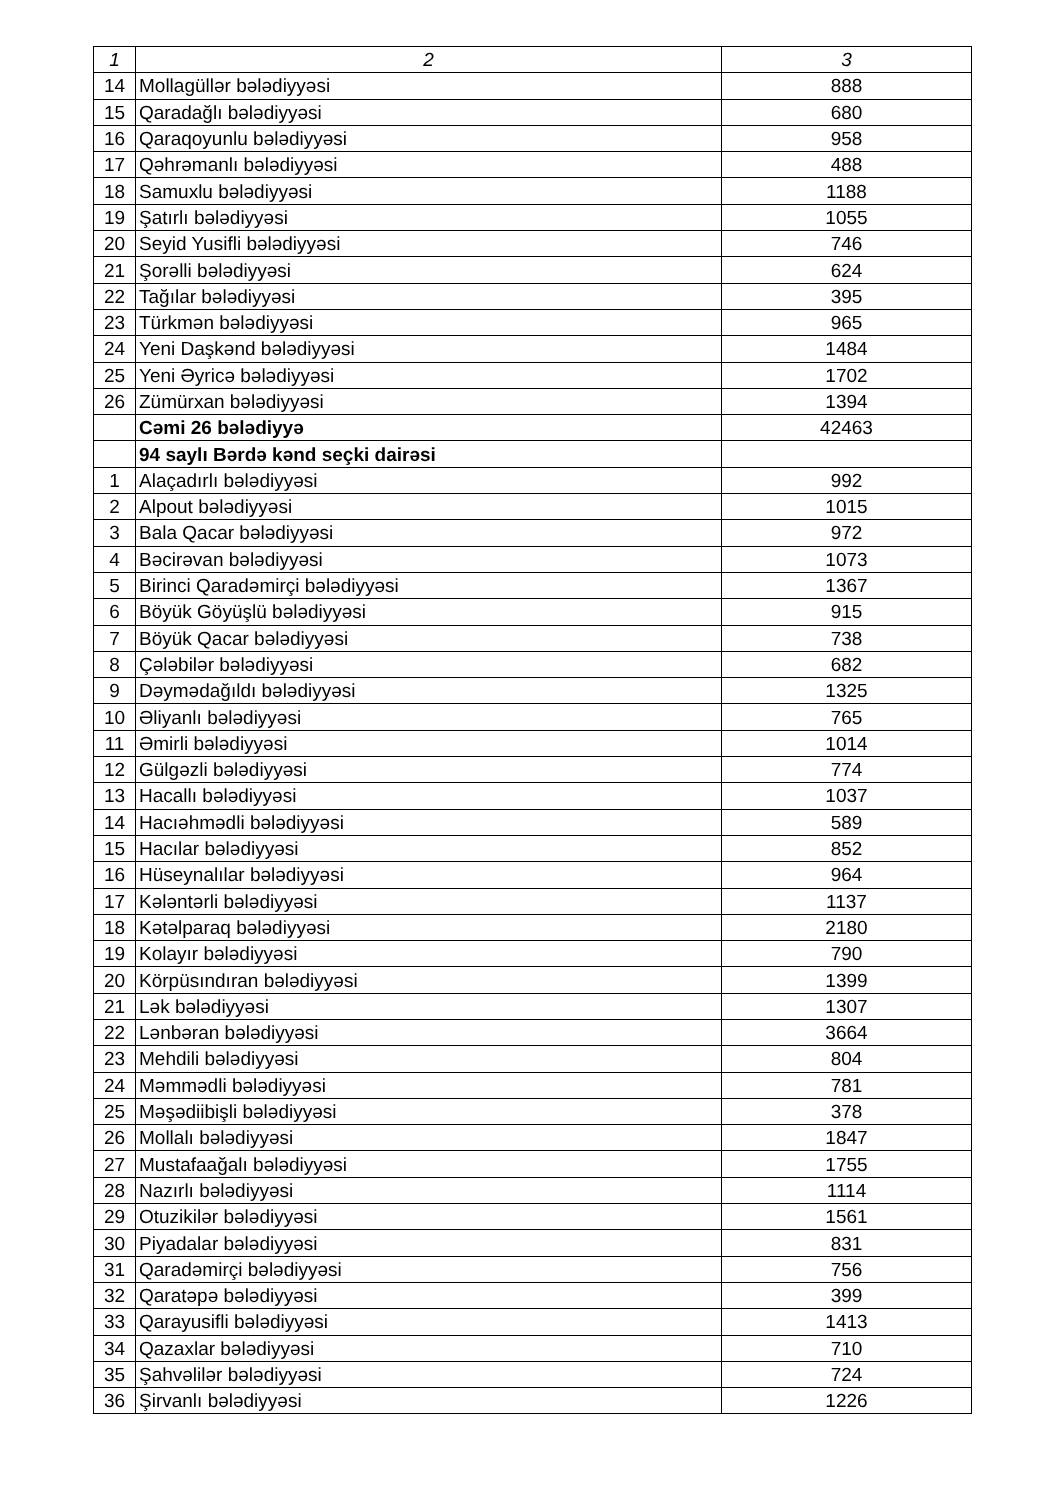| 1 | 2 | 3 |
| --- | --- | --- |
| 14 | Mollagüllər bələdiyyəsi | 888 |
| 15 | Qaradağlı bələdiyyəsi | 680 |
| 16 | Qaraqoyunlu bələdiyyəsi | 958 |
| 17 | Qəhrəmanlı bələdiyyəsi | 488 |
| 18 | Samuxlu bələdiyyəsi | 1188 |
| 19 | Şatırlı bələdiyyəsi | 1055 |
| 20 | Seyid Yusifli bələdiyyəsi | 746 |
| 21 | Şorəlli bələdiyyəsi | 624 |
| 22 | Tağılar bələdiyyəsi | 395 |
| 23 | Türkmən bələdiyyəsi | 965 |
| 24 | Yeni Daşkənd bələdiyyəsi | 1484 |
| 25 | Yeni Əyricə bələdiyyəsi | 1702 |
| 26 | Zümürxan bələdiyyəsi | 1394 |
| | Cəmi 26 bələdiyyə | 42463 |
| | 94 saylı Bərdə kənd seçki dairəsi | |
| 1 | Alaçadırlı bələdiyyəsi | 992 |
| 2 | Alpout bələdiyyəsi | 1015 |
| 3 | Bala Qacar bələdiyyəsi | 972 |
| 4 | Bəcirəvan bələdiyyəsi | 1073 |
| 5 | Birinci Qaradəmirçi bələdiyyəsi | 1367 |
| 6 | Böyük Göyüşlü bələdiyyəsi | 915 |
| 7 | Böyük Qacar bələdiyyəsi | 738 |
| 8 | Çələbilər bələdiyyəsi | 682 |
| 9 | Dəymədağıldı bələdiyyəsi | 1325 |
| 10 | Əliyanlı bələdiyyəsi | 765 |
| 11 | Əmirli bələdiyyəsi | 1014 |
| 12 | Gülgəzli bələdiyyəsi | 774 |
| 13 | Hacallı bələdiyyəsi | 1037 |
| 14 | Hacıəhmədli bələdiyyəsi | 589 |
| 15 | Hacılar bələdiyyəsi | 852 |
| 16 | Hüseynalılar bələdiyyəsi | 964 |
| 17 | Kələntərli bələdiyyəsi | 1137 |
| 18 | Kətəlparaq bələdiyyəsi | 2180 |
| 19 | Kolayır bələdiyyəsi | 790 |
| 20 | Körpüsındıran bələdiyyəsi | 1399 |
| 21 | Lək bələdiyyəsi | 1307 |
| 22 | Lənbəran bələdiyyəsi | 3664 |
| 23 | Mehdili bələdiyyəsi | 804 |
| 24 | Məmmədli bələdiyyəsi | 781 |
| 25 | Məşədiibişli bələdiyyəsi | 378 |
| 26 | Mollalı bələdiyyəsi | 1847 |
| 27 | Mustafaağalı bələdiyyəsi | 1755 |
| 28 | Nazırlı bələdiyyəsi | 1114 |
| 29 | Otuzikilər bələdiyyəsi | 1561 |
| 30 | Piyadalar bələdiyyəsi | 831 |
| 31 | Qaradəmirçi bələdiyyəsi | 756 |
| 32 | Qaratəpə bələdiyyəsi | 399 |
| 33 | Qarayusifli bələdiyyəsi | 1413 |
| 34 | Qazaxlar bələdiyyəsi | 710 |
| 35 | Şahvəlilər bələdiyyəsi | 724 |
| 36 | Şirvanlı bələdiyyəsi | 1226 |